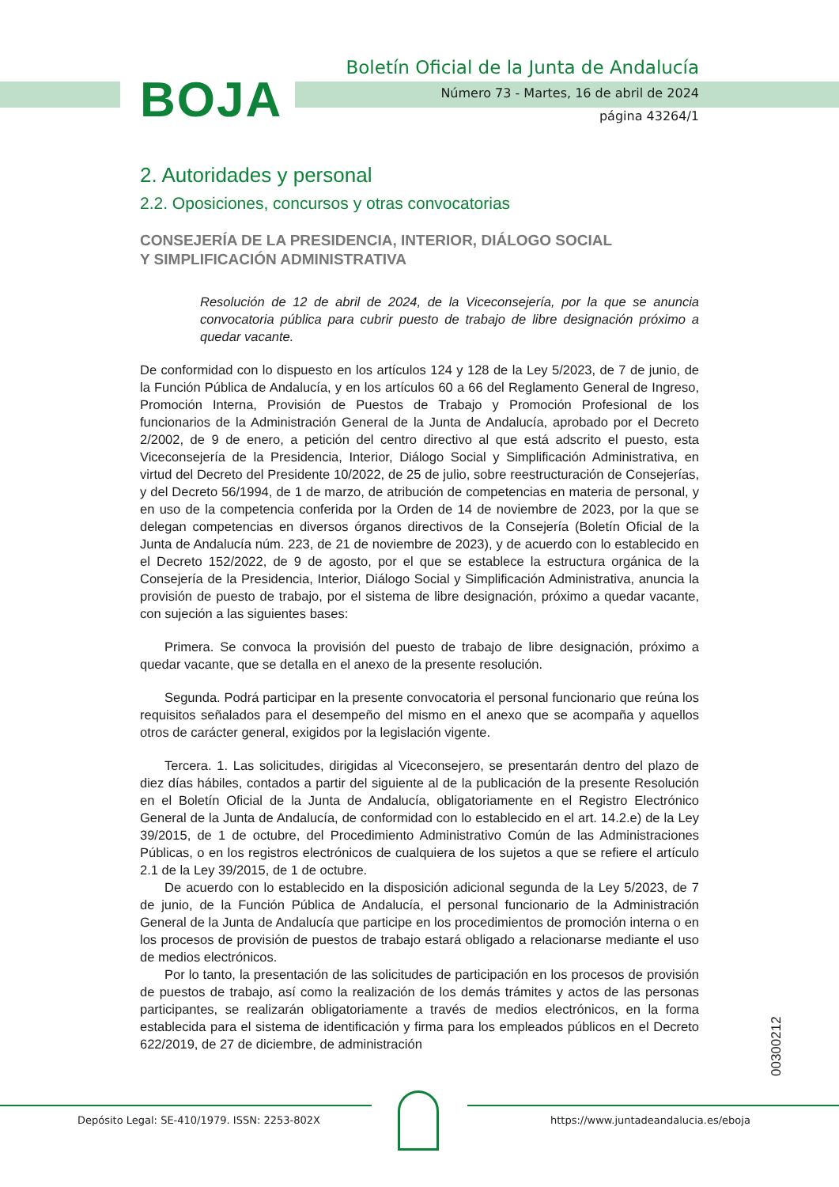BOJA
Boletín Oficial de la Junta de Andalucía
Número 73 - Martes, 16 de abril de 2024
página 43264/1
2. Autoridades y personal
2.2. Oposiciones, concursos y otras convocatorias
CONSEJERÍA DE LA PRESIDENCIA, INTERIOR, DIÁLOGO SOCIAL
Y SIMPLIFICACIÓN ADMINISTRATIVA
Resolución de 12 de abril de 2024, de la Viceconsejería, por la que se anuncia convocatoria pública para cubrir puesto de trabajo de libre designación próximo a quedar vacante.
De conformidad con lo dispuesto en los artículos 124 y 128 de la Ley 5/2023, de 7 de junio, de la Función Pública de Andalucía, y en los artículos 60 a 66 del Reglamento General de Ingreso, Promoción Interna, Provisión de Puestos de Trabajo y Promoción Profesional de los funcionarios de la Administración General de la Junta de Andalucía, aprobado por el Decreto 2/2002, de 9 de enero, a petición del centro directivo al que está adscrito el puesto, esta Viceconsejería de la Presidencia, Interior, Diálogo Social y Simplificación Administrativa, en virtud del Decreto del Presidente 10/2022, de 25 de julio, sobre reestructuración de Consejerías, y del Decreto 56/1994, de 1 de marzo, de atribución de competencias en materia de personal, y en uso de la competencia conferida por la Orden de 14 de noviembre de 2023, por la que se delegan competencias en diversos órganos directivos de la Consejería (Boletín Oficial de la Junta de Andalucía núm. 223, de 21 de noviembre de 2023), y de acuerdo con lo establecido en el Decreto 152/2022, de 9 de agosto, por el que se establece la estructura orgánica de la Consejería de la Presidencia, Interior, Diálogo Social y Simplificación Administrativa, anuncia la provisión de puesto de trabajo, por el sistema de libre designación, próximo a quedar vacante, con sujeción a las siguientes bases:
Primera. Se convoca la provisión del puesto de trabajo de libre designación, próximo a quedar vacante, que se detalla en el anexo de la presente resolución.
Segunda. Podrá participar en la presente convocatoria el personal funcionario que reúna los requisitos señalados para el desempeño del mismo en el anexo que se acompaña y aquellos otros de carácter general, exigidos por la legislación vigente.
Tercera. 1. Las solicitudes, dirigidas al Viceconsejero, se presentarán dentro del plazo de diez días hábiles, contados a partir del siguiente al de la publicación de la presente Resolución en el Boletín Oficial de la Junta de Andalucía, obligatoriamente en el Registro Electrónico General de la Junta de Andalucía, de conformidad con lo establecido en el art. 14.2.e) de la Ley 39/2015, de 1 de octubre, del Procedimiento Administrativo Común de las Administraciones Públicas, o en los registros electrónicos de cualquiera de los sujetos a que se refiere el artículo 2.1 de la Ley 39/2015, de 1 de octubre.
De acuerdo con lo establecido en la disposición adicional segunda de la Ley 5/2023, de 7 de junio, de la Función Pública de Andalucía, el personal funcionario de la Administración General de la Junta de Andalucía que participe en los procedimientos de promoción interna o en los procesos de provisión de puestos de trabajo estará obligado a relacionarse mediante el uso de medios electrónicos.
Por lo tanto, la presentación de las solicitudes de participación en los procesos de provisión de puestos de trabajo, así como la realización de los demás trámites y actos de las personas participantes, se realizarán obligatoriamente a través de medios electrónicos, en la forma establecida para el sistema de identificación y firma para los empleados públicos en el Decreto 622/2019, de 27 de diciembre, de administración
00300212
Depósito Legal: SE-410/1979. ISSN: 2253-802X https://www.juntadeandalucia.es/eboja